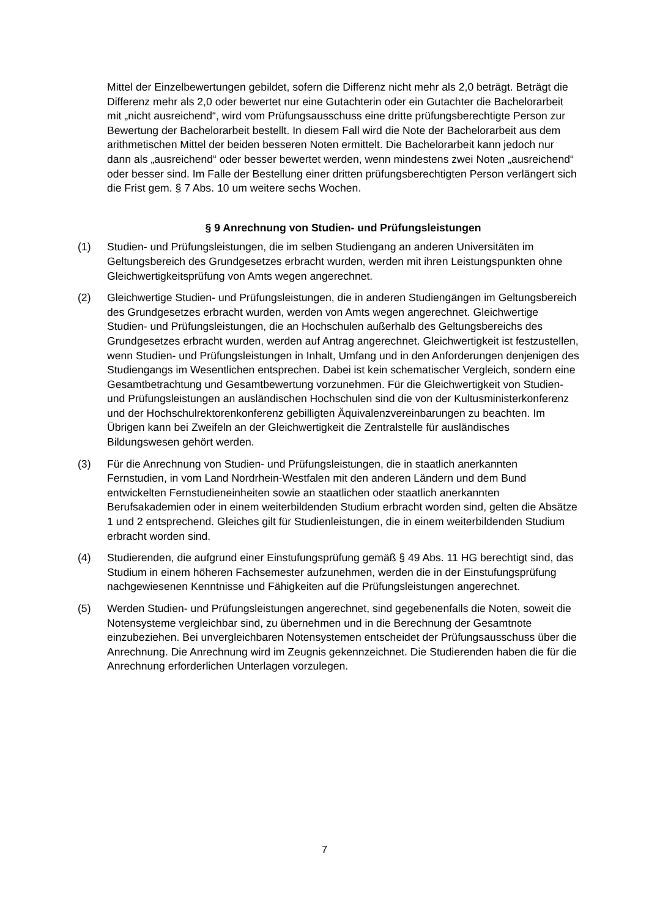Mittel der Einzelbewertungen gebildet, sofern die Differenz nicht mehr als 2,0 beträgt. Beträgt die Differenz mehr als 2,0 oder bewertet nur eine Gutachterin oder ein Gutachter die Bachelorarbeit mit „nicht ausreichend“, wird vom Prüfungsausschuss eine dritte prüfungsberechtigte Person zur Bewertung der Bachelorarbeit bestellt. In diesem Fall wird die Note der Bachelorarbeit aus dem arithmetischen Mittel der beiden besseren Noten ermittelt. Die Bachelorarbeit kann jedoch nur dann als „ausreichend“ oder besser bewertet werden, wenn mindestens zwei Noten „ausreichend“ oder besser sind. Im Falle der Bestellung einer dritten prüfungsberechtigten Person verlängert sich die Frist gem. § 7 Abs. 10 um weitere sechs Wochen.
§ 9 Anrechnung von Studien- und Prüfungsleistungen
(1) Studien- und Prüfungsleistungen, die im selben Studiengang an anderen Universitäten im Geltungsbereich des Grundgesetzes erbracht wurden, werden mit ihren Leistungspunkten ohne Gleichwertigkeitsprüfung von Amts wegen angerechnet.
(2) Gleichwertige Studien- und Prüfungsleistungen, die in anderen Studiengängen im Geltungsbereich des Grundgesetzes erbracht wurden, werden von Amts wegen angerechnet. Gleichwertige Studien- und Prüfungsleistungen, die an Hochschulen außerhalb des Geltungsbereichs des Grundgesetzes erbracht wurden, werden auf Antrag angerechnet. Gleichwertigkeit ist festzustellen, wenn Studien- und Prüfungsleistungen in Inhalt, Umfang und in den Anforderungen denjenigen des Studiengangs im Wesentlichen entsprechen. Dabei ist kein schematischer Vergleich, sondern eine Gesamtbetrachtung und Gesamtbewertung vorzunehmen. Für die Gleichwertigkeit von Studien- und Prüfungsleistungen an ausländischen Hochschulen sind die von der Kultusministerkonferenz und der Hochschulrektorenkonferenz gebilligten Äquivalenzvereinbarungen zu beachten. Im Übrigen kann bei Zweifeln an der Gleichwertigkeit die Zentralstelle für ausländisches Bildungswesen gehört werden.
(3) Für die Anrechnung von Studien- und Prüfungsleistungen, die in staatlich anerkannten Fernstudien, in vom Land Nordrhein-Westfalen mit den anderen Ländern und dem Bund entwickelten Fernstudieneinheiten sowie an staatlichen oder staatlich anerkannten Berufsakademien oder in einem weiterbildenden Studium erbracht worden sind, gelten die Absätze 1 und 2 entsprechend. Gleiches gilt für Studienleistungen, die in einem weiterbildenden Studium erbracht worden sind.
(4) Studierenden, die aufgrund einer Einstufungsprüfung gemäß § 49 Abs. 11 HG berechtigt sind, das Studium in einem höheren Fachsemester aufzunehmen, werden die in der Einstufungsprüfung nachgewiesenen Kenntnisse und Fähigkeiten auf die Prüfungsleistungen angerechnet.
(5) Werden Studien- und Prüfungsleistungen angerechnet, sind gegebenenfalls die Noten, soweit die Notensysteme vergleichbar sind, zu übernehmen und in die Berechnung der Gesamtnote einzubeziehen. Bei unvergleichbaren Notensystemen entscheidet der Prüfungsausschuss über die Anrechnung. Die Anrechnung wird im Zeugnis gekennzeichnet. Die Studierenden haben die für die Anrechnung erforderlichen Unterlagen vorzulegen.
7